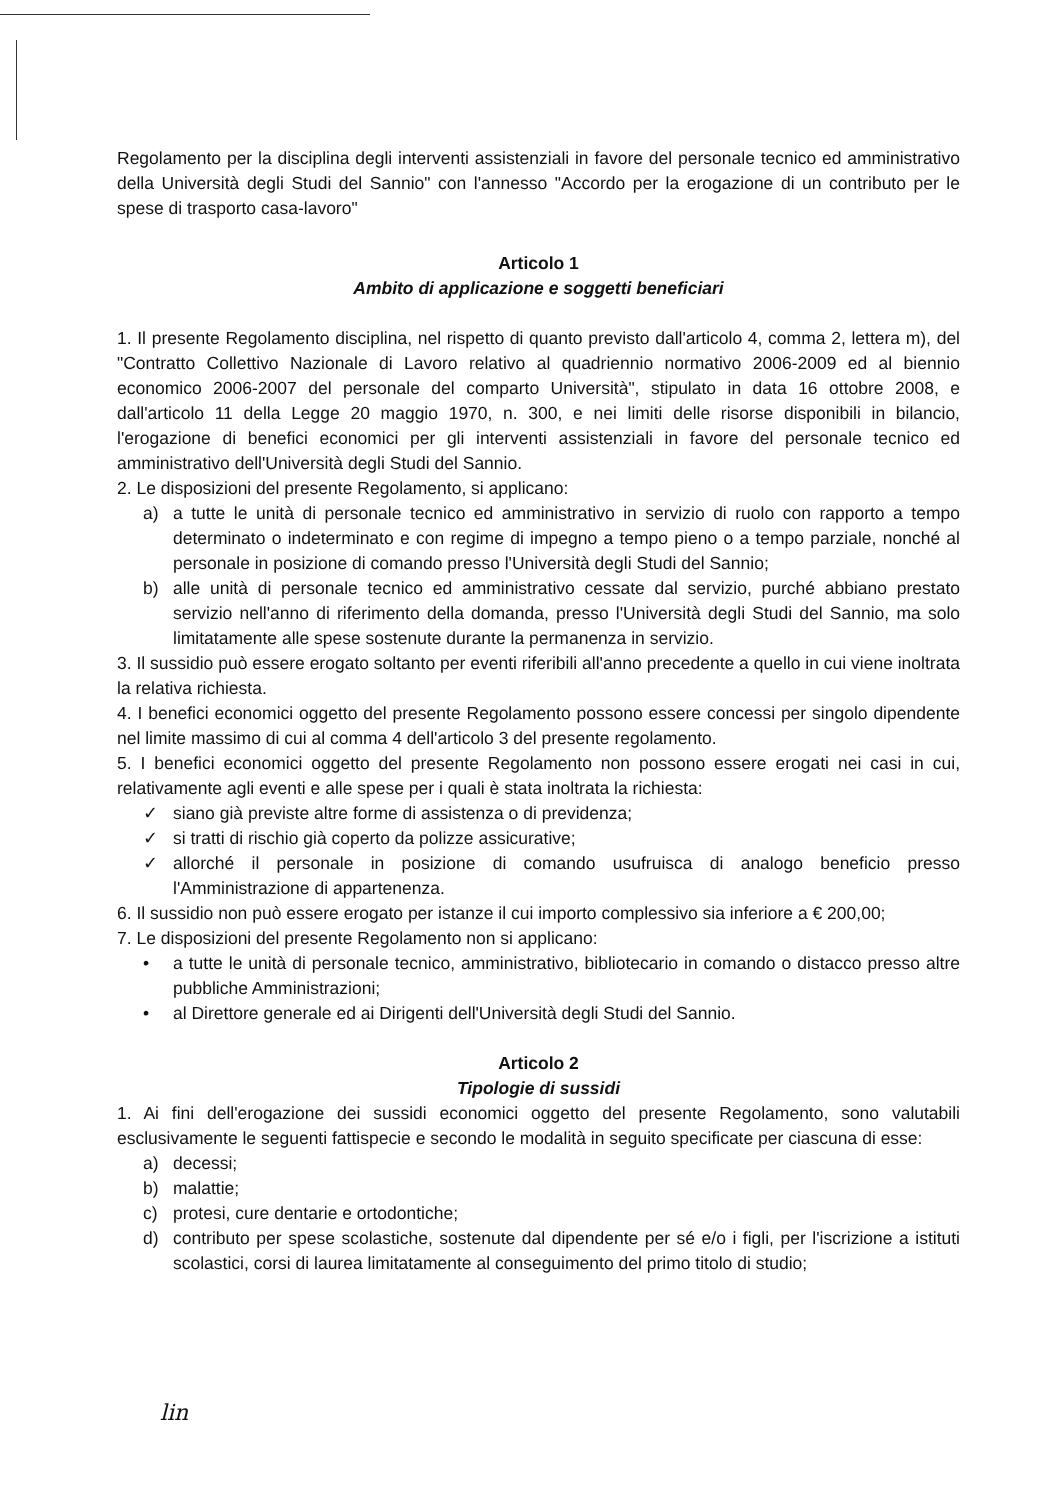Regolamento per la disciplina degli interventi assistenziali in favore del personale tecnico ed amministrativo della Università degli Studi del Sannio" con l'annesso "Accordo per la erogazione di un contributo per le spese di trasporto casa-lavoro"
Articolo 1
Ambito di applicazione e soggetti beneficiari
1. Il presente Regolamento disciplina, nel rispetto di quanto previsto dall'articolo 4, comma 2, lettera m), del "Contratto Collettivo Nazionale di Lavoro relativo al quadriennio normativo 2006-2009 ed al biennio economico 2006-2007 del personale del comparto Università", stipulato in data 16 ottobre 2008, e dall'articolo 11 della Legge 20 maggio 1970, n. 300, e nei limiti delle risorse disponibili in bilancio, l'erogazione di benefici economici per gli interventi assistenziali in favore del personale tecnico ed amministrativo dell'Università degli Studi del Sannio.
2. Le disposizioni del presente Regolamento, si applicano:
a) a tutte le unità di personale tecnico ed amministrativo in servizio di ruolo con rapporto a tempo determinato o indeterminato e con regime di impegno a tempo pieno o a tempo parziale, nonché al personale in posizione di comando presso l'Università degli Studi del Sannio;
b) alle unità di personale tecnico ed amministrativo cessate dal servizio, purché abbiano prestato servizio nell'anno di riferimento della domanda, presso l'Università degli Studi del Sannio, ma solo limitatamente alle spese sostenute durante la permanenza in servizio.
3. Il sussidio può essere erogato soltanto per eventi riferibili all'anno precedente a quello in cui viene inoltrata la relativa richiesta.
4. I benefici economici oggetto del presente Regolamento possono essere concessi per singolo dipendente nel limite massimo di cui al comma 4 dell'articolo 3 del presente regolamento.
5. I benefici economici oggetto del presente Regolamento non possono essere erogati nei casi in cui, relativamente agli eventi e alle spese per i quali è stata inoltrata la richiesta:
✓ siano già previste altre forme di assistenza o di previdenza;
✓ si tratti di rischio già coperto da polizze assicurative;
✓ allorché il personale in posizione di comando usufruisca di analogo beneficio presso l'Amministrazione di appartenenza.
6. Il sussidio non può essere erogato per istanze il cui importo complessivo sia inferiore a € 200,00;
7. Le disposizioni del presente Regolamento non si applicano:
• a tutte le unità di personale tecnico, amministrativo, bibliotecario in comando o distacco presso altre pubbliche Amministrazioni;
• al Direttore generale ed ai Dirigenti dell'Università degli Studi del Sannio.
Articolo 2
Tipologie di sussidi
1. Ai fini dell'erogazione dei sussidi economici oggetto del presente Regolamento, sono valutabili esclusivamente le seguenti fattispecie e secondo le modalità in seguito specificate per ciascuna di esse:
a) decessi;
b) malattie;
c) protesi, cure dentarie e ortodontiche;
d) contributo per spese scolastiche, sostenute dal dipendente per sé e/o i figli, per l'iscrizione a istituti scolastici, corsi di laurea limitatamente al conseguimento del primo titolo di studio;
lin